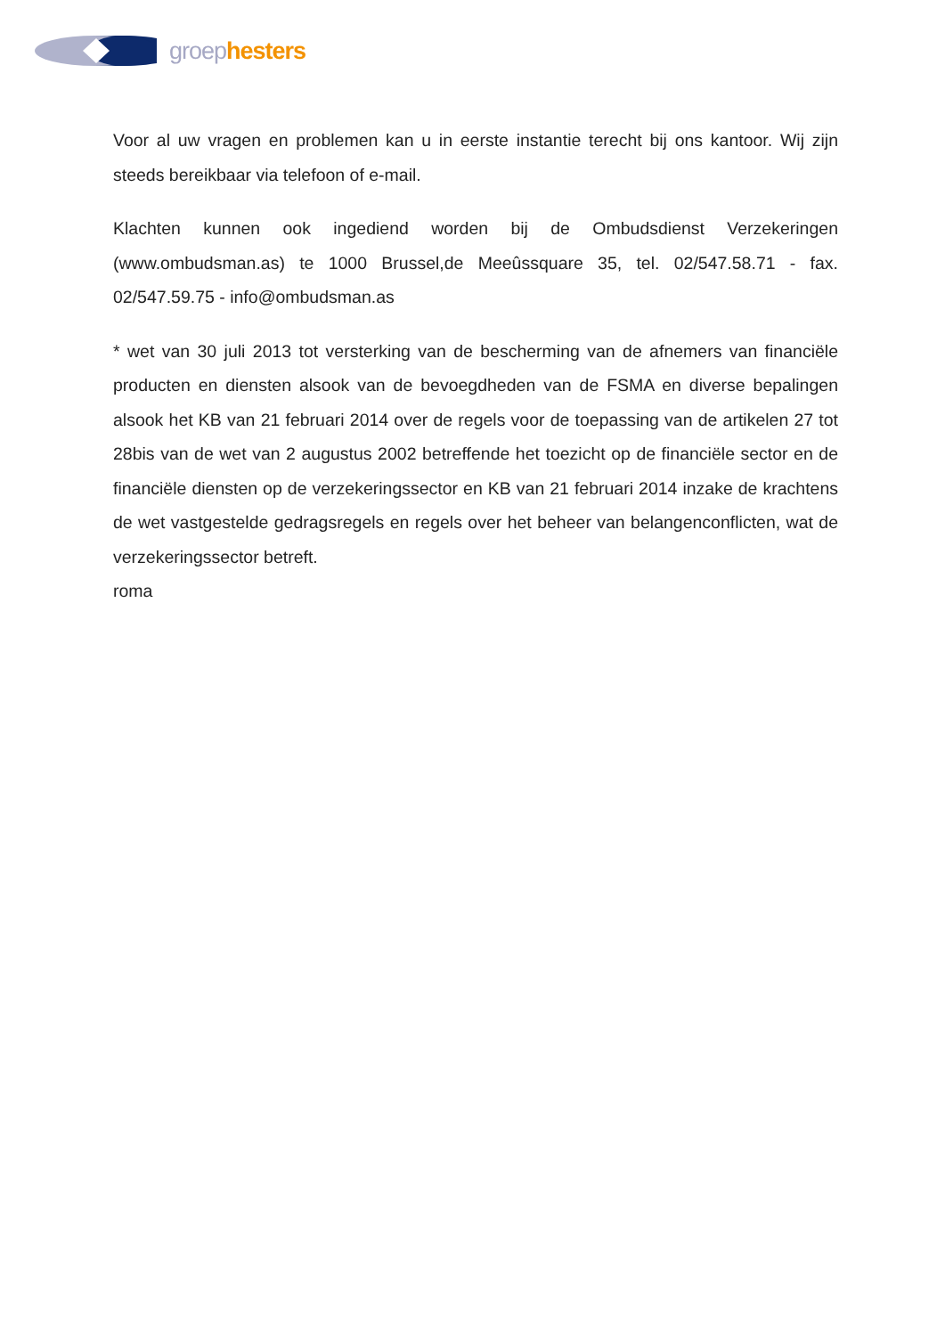groep hesters
Voor al uw vragen en problemen kan u in eerste instantie terecht bij ons kantoor. Wij zijn steeds bereikbaar via telefoon of e-mail.
Klachten kunnen ook ingediend worden bij de Ombudsdienst Verzekeringen (www.ombudsman.as) te 1000 Brussel,de Meeûssquare 35, tel. 02/547.58.71 - fax. 02/547.59.75 - info@ombudsman.as
* wet van 30 juli 2013 tot versterking van de bescherming van de afnemers van financiële producten en diensten alsook van de bevoegdheden van de FSMA en diverse bepalingen alsook het KB van 21 februari 2014 over de regels voor de toepassing van de artikelen 27 tot 28bis van de wet van 2 augustus 2002 betreffende het toezicht op de financiële sector en de financiële diensten op de verzekeringssector en KB van 21 februari 2014 inzake de krachtens de wet vastgestelde gedragsregels en regels over het beheer van belangenconflicten, wat de verzekeringssector betreft.
roma